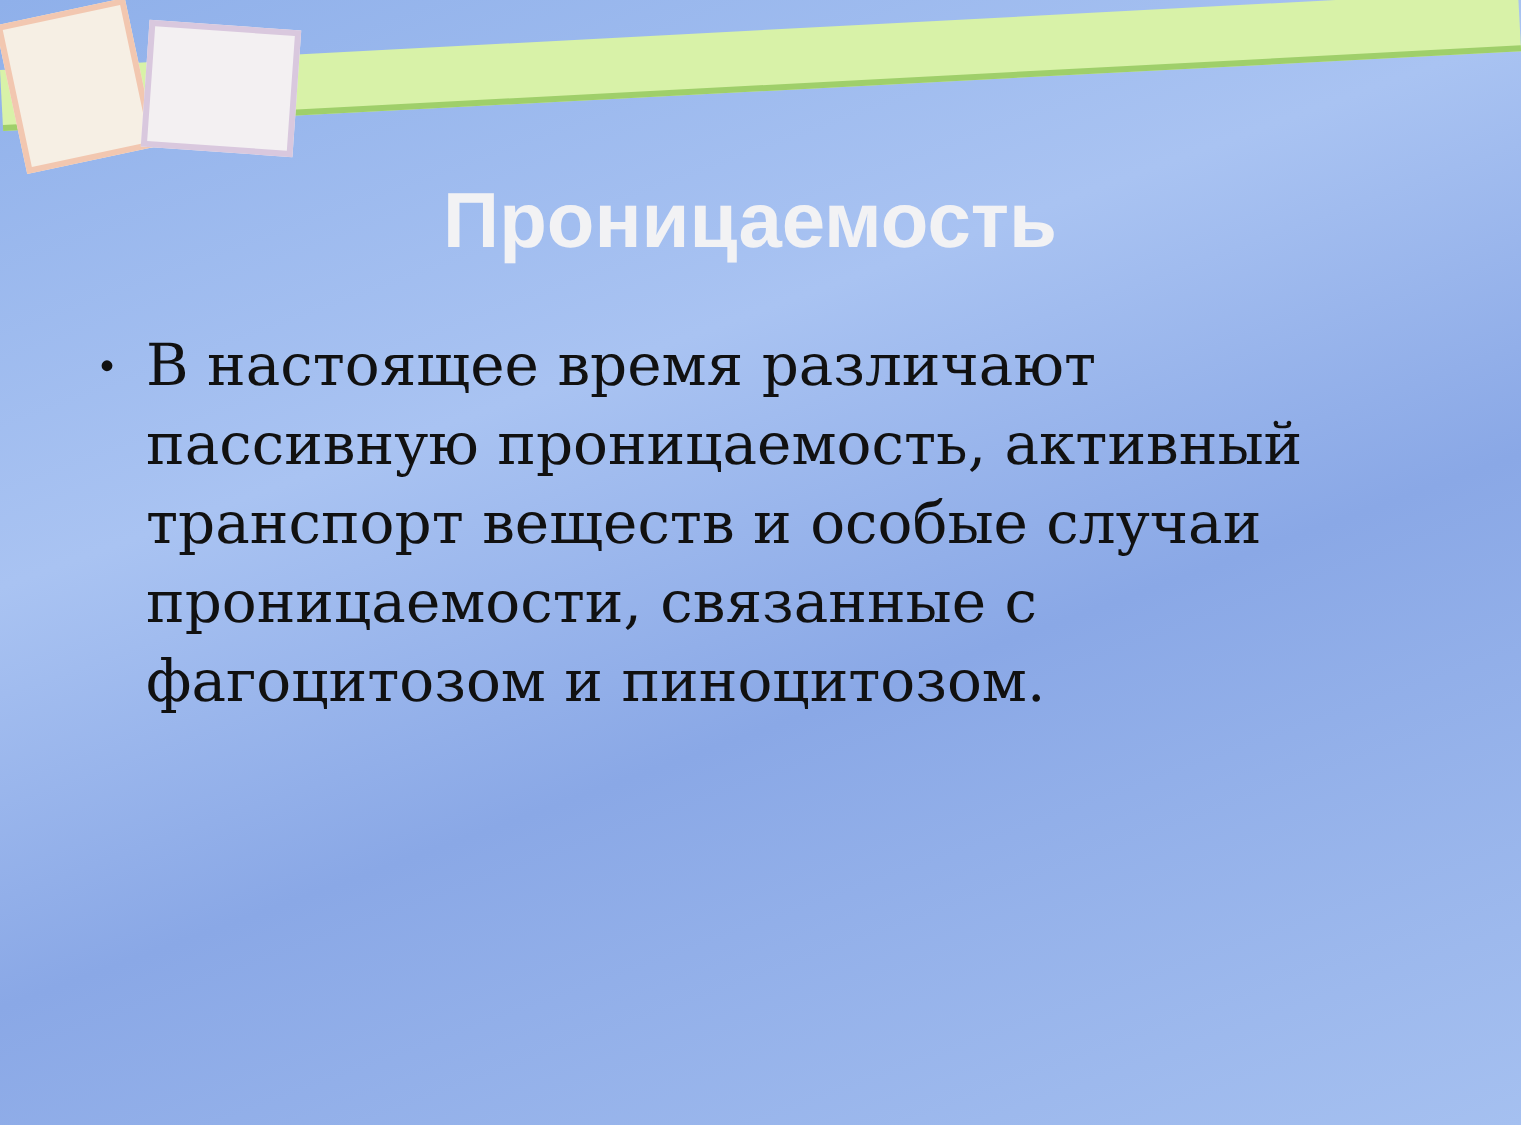Проницаемость
• В настоящее время различают пассивную проницаемость, активный транспорт веществ и особые случаи проницаемости, связанные с фагоцитозом и пиноцитозом.